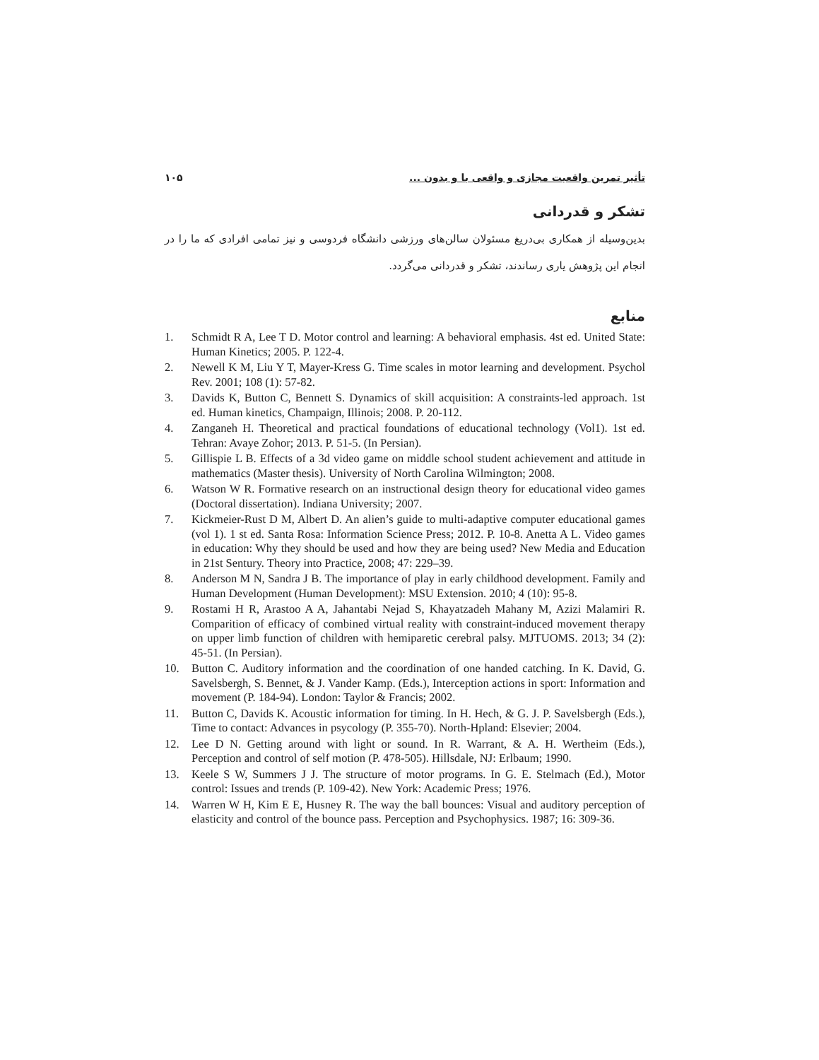تأثیر تمرین واقعیت مجازی و واقعی با و بدون ... ۱۰۵
تشکر و قدردانی
بدین‌وسیله از همکاری بی‌دریغ مسئولان سالن‌های ورزشی دانشگاه فردوسی و نیز تمامی افرادی که ما را در انجام این پژوهش یاری رساندند، تشکر و قدردانی می‌گردد.
منابع
1. Schmidt R A, Lee T D. Motor control and learning: A behavioral emphasis. 4st ed. United State: Human Kinetics; 2005. P. 122-4.
2. Newell K M, Liu Y T, Mayer-Kress G. Time scales in motor learning and development. Psychol Rev. 2001; 108 (1): 57-82.
3. Davids K, Button C, Bennett S. Dynamics of skill acquisition: A constraints-led approach. 1st ed. Human kinetics, Champaign, Illinois; 2008. P. 20-112.
4. Zanganeh H. Theoretical and practical foundations of educational technology (Vol1). 1st ed. Tehran: Avaye Zohor; 2013. P. 51-5. (In Persian).
5. Gillispie L B. Effects of a 3d video game on middle school student achievement and attitude in mathematics (Master thesis). University of North Carolina Wilmington; 2008.
6. Watson W R. Formative research on an instructional design theory for educational video games (Doctoral dissertation). Indiana University; 2007.
7. Kickmeier-Rust D M, Albert D. An alien’s guide to multi-adaptive computer educational games (vol 1). 1 st ed. Santa Rosa: Information Science Press; 2012. P. 10-8. Anetta A L. Video games in education: Why they should be used and how they are being used? New Media and Education in 21st Sentury. Theory into Practice, 2008; 47: 229–39.
8. Anderson M N, Sandra J B. The importance of play in early childhood development. Family and Human Development (Human Development): MSU Extension. 2010; 4 (10): 95-8.
9. Rostami H R, Arastoo A A, Jahantabi Nejad S, Khayatzadeh Mahany M, Azizi Malamiri R. Comparition of efficacy of combined virtual reality with constraint-induced movement therapy on upper limb function of children with hemiparetic cerebral palsy. MJTUOMS. 2013; 34 (2): 45-51. (In Persian).
10. Button C. Auditory information and the coordination of one handed catching. In K. David, G. Savelsbergh, S. Bennet, & J. Vander Kamp. (Eds.), Interception actions in sport: Information and movement (P. 184-94). London: Taylor & Francis; 2002.
11. Button C, Davids K. Acoustic information for timing. In H. Hech, & G. J. P. Savelsbergh (Eds.), Time to contact: Advances in psycology (P. 355-70). North-Hpland: Elsevier; 2004.
12. Lee D N. Getting around with light or sound. In R. Warrant, & A. H. Wertheim (Eds.), Perception and control of self motion (P. 478-505). Hillsdale, NJ: Erlbaum; 1990.
13. Keele S W, Summers J J. The structure of motor programs. In G. E. Stelmach (Ed.), Motor control: Issues and trends (P. 109-42). New York: Academic Press; 1976.
14. Warren W H, Kim E E, Husney R. The way the ball bounces: Visual and auditory perception of elasticity and control of the bounce pass. Perception and Psychophysics. 1987; 16: 309-36.